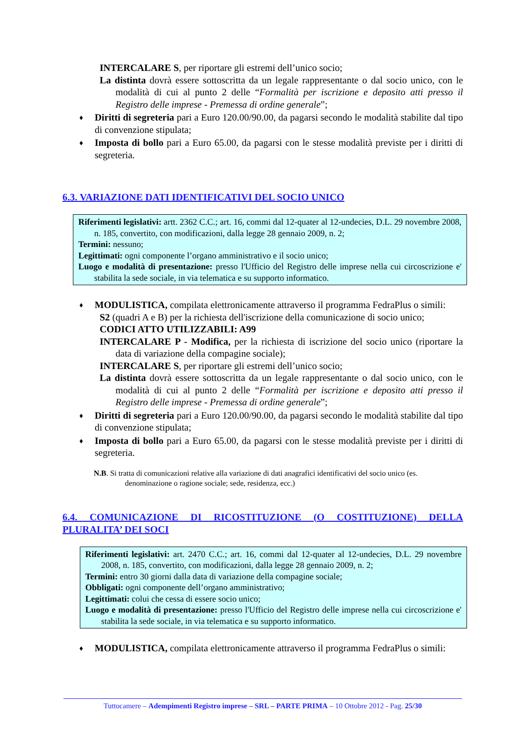INTERCALARE S, per riportare gli estremi dell’unico socio;
La distinta dovrà essere sottoscritta da un legale rappresentante o dal socio unico, con le modalità di cui al punto 2 delle “Formalità per iscrizione e deposito atti presso il Registro delle imprese - Premessa di ordine generale”;
♦ Diritti di segreteria pari a Euro 120.00/90.00, da pagarsi secondo le modalità stabilite dal tipo di convenzione stipulata;
♦ Imposta di bollo pari a Euro 65.00, da pagarsi con le stesse modalità previste per i diritti di segreteria.
6.3. VARIAZIONE DATI IDENTIFICATIVI DEL SOCIO UNICO
Riferimenti legislativi: artt. 2362 C.C.; art. 16, commi dal 12-quater al 12-undecies, D.L. 29 novembre 2008, n. 185, convertito, con modificazioni, dalla legge 28 gennaio 2009, n. 2;
Termini: nessuno;
Legittimati: ogni componente l’organo amministrativo e il socio unico;
Luogo e modalità di presentazione: presso l'Ufficio del Registro delle imprese nella cui circoscrizione e' stabilita la sede sociale, in via telematica e su supporto informatico.
♦ MODULISTICA, compilata elettronicamente attraverso il programma FedraPlus o simili:
S2 (quadri A e B) per la richiesta dell'iscrizione della comunicazione di socio unico;
CODICI ATTO UTILIZZABILI: A99
INTERCALARE P - Modifica, per la richiesta di iscrizione del socio unico (riportare la data di variazione della compagine sociale);
INTERCALARE S, per riportare gli estremi dell’unico socio;
La distinta dovrà essere sottoscritta da un legale rappresentante o dal socio unico, con le modalità di cui al punto 2 delle “Formalità per iscrizione e deposito atti presso il Registro delle imprese - Premessa di ordine generale”;
♦ Diritti di segreteria pari a Euro 120.00/90.00, da pagarsi secondo le modalità stabilite dal tipo di convenzione stipulata;
♦ Imposta di bollo pari a Euro 65.00, da pagarsi con le stesse modalità previste per i diritti di segreteria.
N.B. Si tratta di comunicazioni relative alla variazione di dati anagrafici identificativi del socio unico (es. denominazione o ragione sociale; sede, residenza, ecc.)
6.4. COMUNICAZIONE DI RICOSTITUZIONE (O COSTITUZIONE) DELLA PLURALITA’ DEI SOCI
Riferimenti legislativi: art. 2470 C.C.; art. 16, commi dal 12-quater al 12-undecies, D.L. 29 novembre 2008, n. 185, convertito, con modificazioni, dalla legge 28 gennaio 2009, n. 2;
Termini: entro 30 giorni dalla data di variazione della compagine sociale;
Obbligati: ogni componente dell’organo amministrativo;
Legittimati: colui che cessa di essere socio unico;
Luogo e modalità di presentazione: presso l'Ufficio del Registro delle imprese nella cui circoscrizione e' stabilita la sede sociale, in via telematica e su supporto informatico.
♦ MODULISTICA, compilata elettronicamente attraverso il programma FedraPlus o simili:
Tuttocamere – Adempimenti Registro imprese – SRL – PARTE PRIMA – 10 Ottobre 2012 - Pag. 25/30